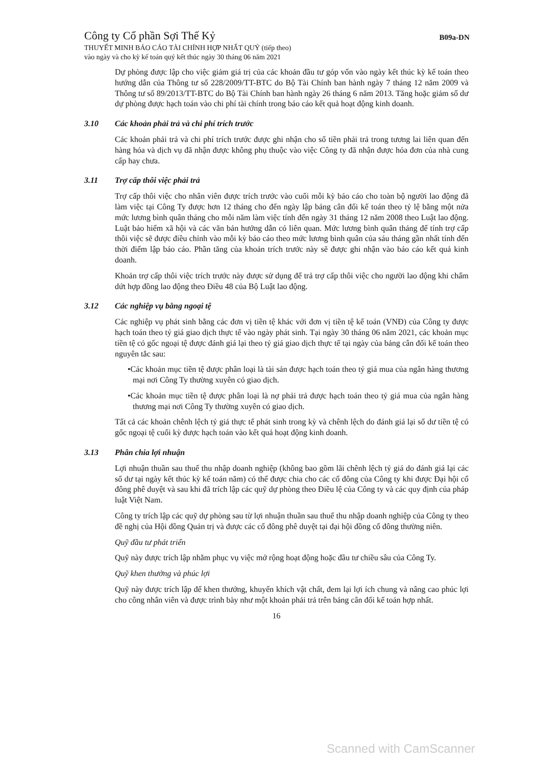Công ty Cổ phần Sợi Thế Kỷ B09a-DN
THUYẾT MINH BÁO CÁO TÀI CHÍNH HỢP NHẤT QUÝ (tiếp theo)
vào ngày và cho kỳ kế toán quý kết thúc ngày 30 tháng 06 năm 2021
Dự phòng được lập cho việc giảm giá trị của các khoản đầu tư góp vốn vào ngày kết thúc kỳ kế toán theo hướng dẫn của Thông tư số 228/2009/TT-BTC do Bộ Tài Chính ban hành ngày 7 tháng 12 năm 2009 và Thông tư số 89/2013/TT-BTC do Bộ Tài Chính ban hành ngày 26 tháng 6 năm 2013. Tăng hoặc giảm số dư dự phòng được hạch toán vào chi phí tài chính trong báo cáo kết quả hoạt động kinh doanh.
3.10 Các khoản phải trả và chi phí trích trước
Các khoản phải trả và chi phí trích trước được ghi nhận cho số tiền phải trả trong tương lai liên quan đến hàng hóa và dịch vụ đã nhận được không phụ thuộc vào việc Công ty đã nhận được hóa đơn của nhà cung cấp hay chưa.
3.11 Trợ cấp thôi việc phải trả
Trợ cấp thôi việc cho nhân viên được trích trước vào cuối mỗi kỳ báo cáo cho toàn bộ người lao động đã làm việc tại Công Ty được hơn 12 tháng cho đến ngày lập bảng cân đối kế toán theo tỷ lệ bằng một nửa mức lương bình quân tháng cho mỗi năm làm việc tính đến ngày 31 tháng 12 năm 2008 theo Luật lao động. Luật bảo hiểm xã hội và các văn bản hướng dẫn có liên quan. Mức lương bình quân tháng để tính trợ cấp thôi việc sẽ được điều chỉnh vào mỗi kỳ báo cáo theo mức lương bình quân của sáu tháng gần nhất tính đến thời điểm lập báo cáo. Phần tăng của khoản trích trước này sẽ được ghi nhận vào báo cáo kết quả kinh doanh.
Khoản trợ cấp thôi việc trích trước này được sử dụng để trả trợ cấp thôi việc cho người lao động khi chấm dứt hợp đồng lao động theo Điều 48 của Bộ Luật lao động.
3.12 Các nghiệp vụ bằng ngoại tệ
Các nghiệp vụ phát sinh bằng các đơn vị tiền tệ khác với đơn vị tiền tệ kế toán (VNĐ) của Công ty được hạch toán theo tỷ giá giao dịch thực tế vào ngày phát sinh. Tại ngày 30 tháng 06 năm 2021, các khoản mục tiền tệ có gốc ngoại tệ được đánh giá lại theo tỷ giá giao dịch thực tế tại ngày của bảng cân đối kế toán theo nguyên tắc sau:
•Các khoản mục tiền tệ được phân loại là tài sản được hạch toán theo tỷ giá mua của ngân hàng thương mại nơi Công Ty thường xuyên có giao dịch.
•Các khoản mục tiền tệ được phân loại là nợ phải trả được hạch toán theo tỷ giá mua của ngân hàng thương mại nơi Công Ty thường xuyên có giao dịch.
Tất cả các khoản chênh lệch tỷ giá thực tế phát sinh trong kỳ và chênh lệch do đánh giá lại số dư tiền tệ có gốc ngoại tệ cuối kỳ được hạch toán vào kết quả hoạt động kinh doanh.
3.13 Phân chia lợi nhuận
Lợi nhuận thuần sau thuế thu nhập doanh nghiệp (không bao gồm lãi chênh lệch tỷ giá do đánh giá lại các số dư tại ngày kết thúc kỳ kế toán năm) có thể được chia cho các cổ đông của Công ty khi được Đại hội cổ đông phê duyệt và sau khi đã trích lập các quỹ dự phòng theo Điều lệ của Công ty và các quy định của pháp luật Việt Nam.
Công ty trích lập các quỹ dự phòng sau từ lợi nhuận thuần sau thuế thu nhập doanh nghiệp của Công ty theo đề nghị của Hội đồng Quản trị và được các cổ đông phê duyệt tại đại hội đồng cổ đông thường niên.
Quỹ đầu tư phát triển
Quỹ này được trích lập nhằm phục vụ việc mở rộng hoạt động hoặc đầu tư chiều sâu của Công Ty.
Quỹ khen thưởng và phúc lợi
Quỹ này được trích lập để khen thưởng, khuyến khích vật chất, đem lại lợi ích chung và nâng cao phúc lợi cho công nhân viên và được trình bày như một khoản phải trả trên bảng cân đối kế toán hợp nhất.
16
Scanned with CamScanner